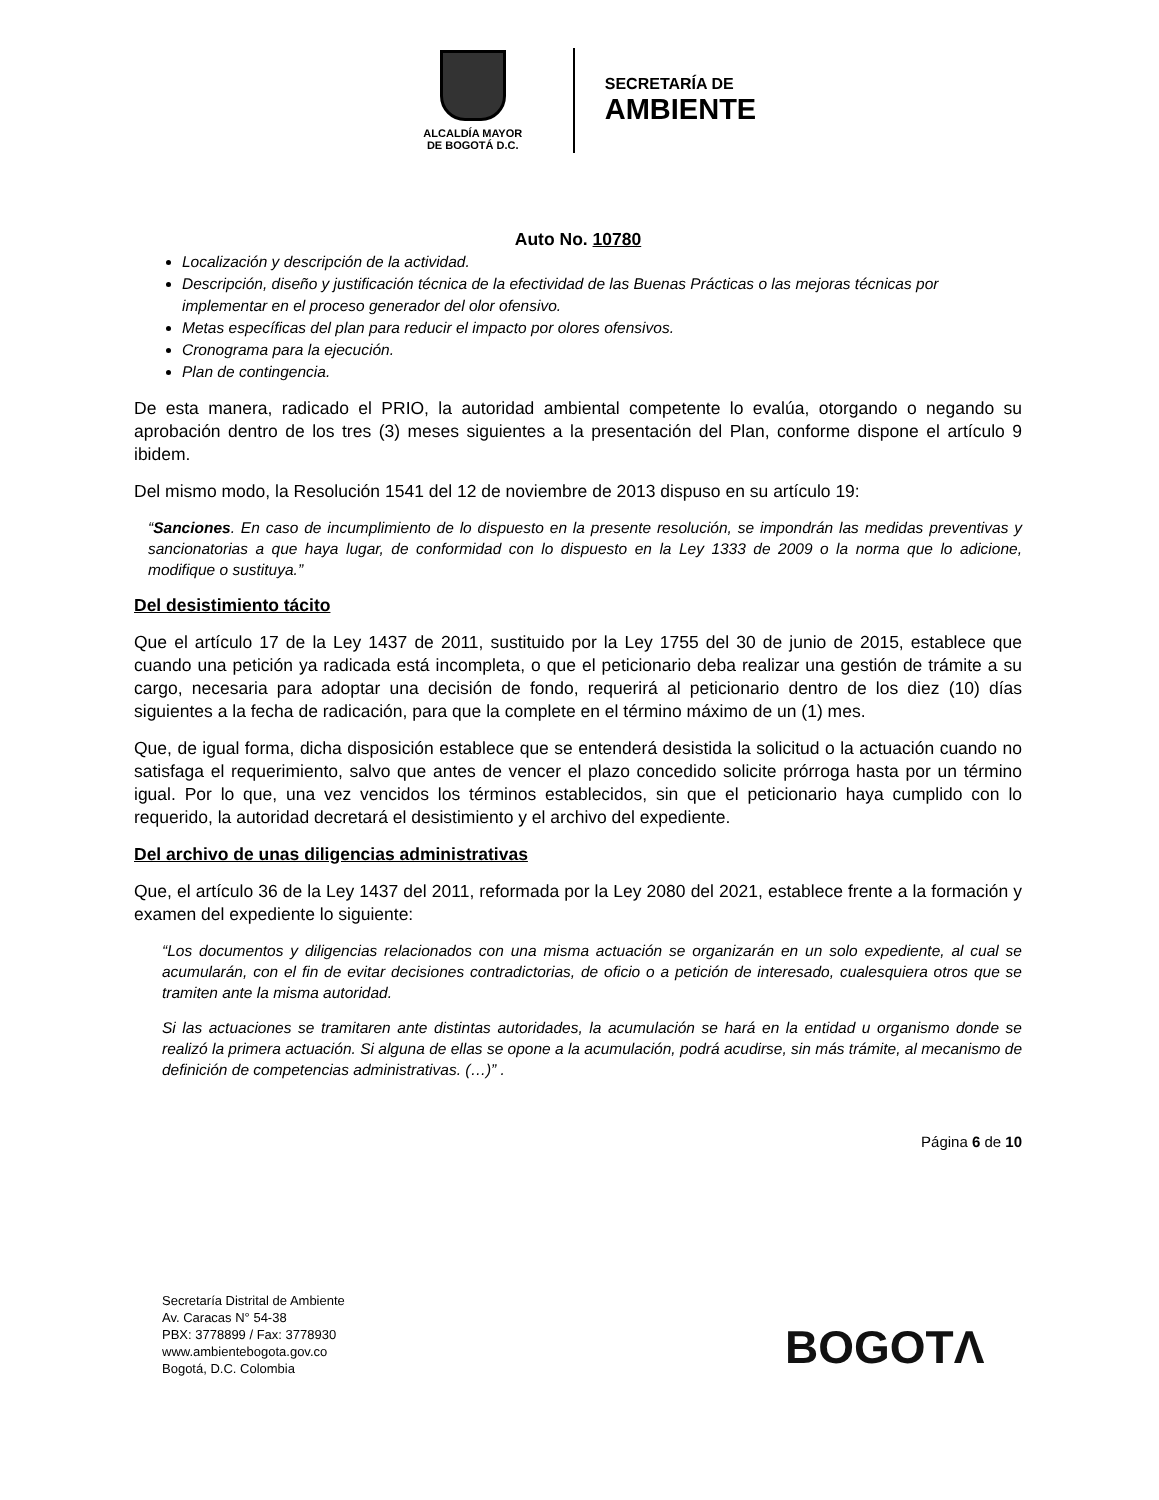ALCALDÍA MAYOR
DE BOGOTÁ D.C.
SECRETARÍA DE
AMBIENTE
Auto No. 10780
Localización y descripción de la actividad.
Descripción, diseño y justificación técnica de la efectividad de las Buenas Prácticas o las mejoras técnicas por implementar en el proceso generador del olor ofensivo.
Metas específicas del plan para reducir el impacto por olores ofensivos.
Cronograma para la ejecución.
Plan de contingencia.
De esta manera, radicado el PRIO, la autoridad ambiental competente lo evalúa, otorgando o negando su aprobación dentro de los tres (3) meses siguientes a la presentación del Plan, conforme dispone el artículo 9 ibidem.
Del mismo modo, la Resolución 1541 del 12 de noviembre de 2013 dispuso en su artículo 19:
“Sanciones. En caso de incumplimiento de lo dispuesto en la presente resolución, se impondrán las medidas preventivas y sancionatorias a que haya lugar, de conformidad con lo dispuesto en la Ley 1333 de 2009 o la norma que lo adicione, modifique o sustituya.”
Del desistimiento tácito
Que el artículo 17 de la Ley 1437 de 2011, sustituido por la Ley 1755 del 30 de junio de 2015, establece que cuando una petición ya radicada está incompleta, o que el peticionario deba realizar una gestión de trámite a su cargo, necesaria para adoptar una decisión de fondo, requerirá al peticionario dentro de los diez (10) días siguientes a la fecha de radicación, para que la complete en el término máximo de un (1) mes.
Que, de igual forma, dicha disposición establece que se entenderá desistida la solicitud o la actuación cuando no satisfaga el requerimiento, salvo que antes de vencer el plazo concedido solicite prórroga hasta por un término igual. Por lo que, una vez vencidos los términos establecidos, sin que el peticionario haya cumplido con lo requerido, la autoridad decretará el desistimiento y el archivo del expediente.
Del archivo de unas diligencias administrativas
Que, el artículo 36 de la Ley 1437 del 2011, reformada por la Ley 2080 del 2021, establece frente a la formación y examen del expediente lo siguiente:
“Los documentos y diligencias relacionados con una misma actuación se organizarán en un solo expediente, al cual se acumularán, con el fin de evitar decisiones contradictorias, de oficio o a petición de interesado, cualesquiera otros que se tramiten ante la misma autoridad.
Si las actuaciones se tramitaren ante distintas autoridades, la acumulación se hará en la entidad u organismo donde se realizó la primera actuación. Si alguna de ellas se opone a la acumulación, podrá acudirse, sin más trámite, al mecanismo de definición de competencias administrativas. (…)” .
Página 6 de 10
Secretaría Distrital de Ambiente
Av. Caracas N° 54-38
PBX: 3778899 / Fax: 3778930
www.ambientebogota.gov.co
Bogotá, D.C. Colombia
BOGOTΛ